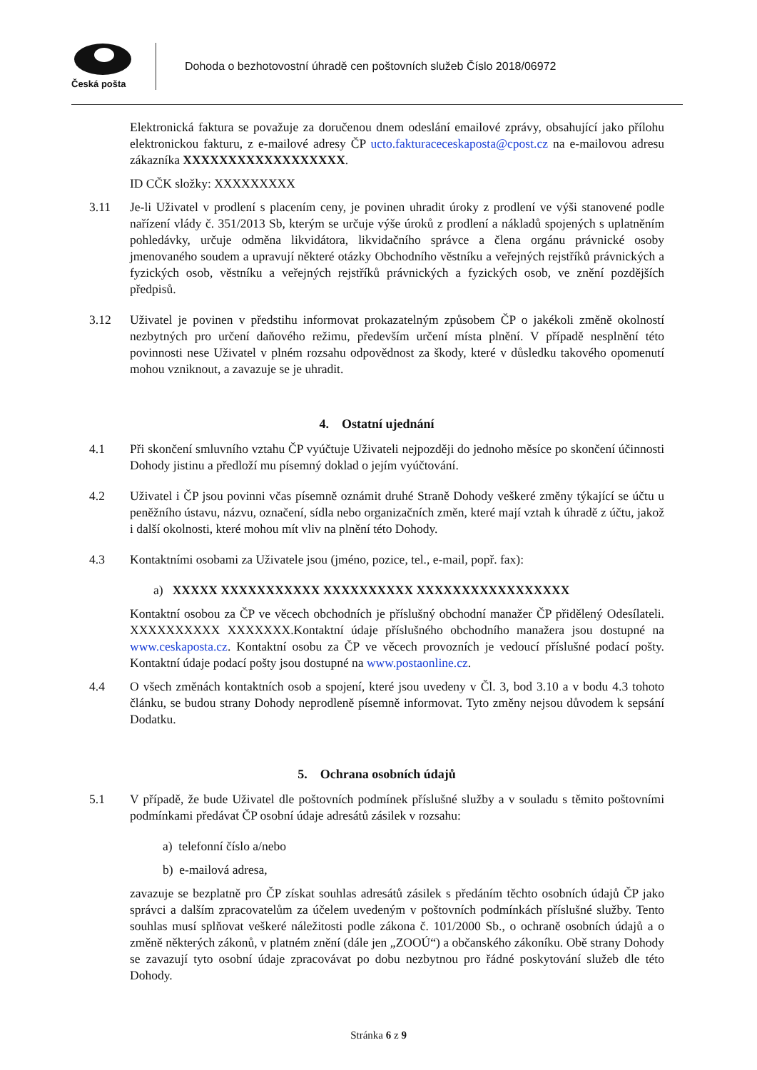Česká pošta
Dohoda o bezhotovostní úhradě cen poštovních služeb Číslo 2018/06972
Elektronická faktura se považuje za doručenou dnem odeslání emailové zprávy, obsahující jako přílohu elektronickou fakturu, z e-mailové adresy ČP ucto.fakturaceceskaposta@cpost.cz na e-mailovou adresu zákazníka XXXXXXXXXXXXXXXXXX.
ID CČK složky: XXXXXXXXX
3.11 Je-li Uživatel v prodlení s placením ceny, je povinen uhradit úroky z prodlení ve výši stanovené podle nařízení vlády č. 351/2013 Sb, kterým se určuje výše úroků z prodlení a nákladů spojených s uplatněním pohledávky, určuje odměna likvidátora, likvidačního správce a člena orgánu právnické osoby jmenovaného soudem a upravují některé otázky Obchodního věstníku a veřejných rejstříků právnických a fyzických osob, věstníku a veřejných rejstříků právnických a fyzických osob, ve znění pozdějších předpisů.
3.12 Uživatel je povinen v předstihu informovat prokazatelným způsobem ČP o jakékoli změně okolností nezbytných pro určení daňového režimu, především určení místa plnění. V případě nesplnění této povinnosti nese Uživatel v plném rozsahu odpovědnost za škody, které v důsledku takového opomenutí mohou vzniknout, a zavazuje se je uhradit.
4. Ostatní ujednání
4.1 Při skončení smluvního vztahu ČP vyúčtuje Uživateli nejpozději do jednoho měsíce po skončení účinnosti Dohody jistinu a předloží mu písemný doklad o jejím vyúčtování.
4.2 Uživatel i ČP jsou povinni včas písemně oznámit druhé Straně Dohody veškeré změny týkající se účtu u peněžního ústavu, názvu, označení, sídla nebo organizačních změn, které mají vztah k úhradě z účtu, jakož i další okolnosti, které mohou mít vliv na plnění této Dohody.
4.3 Kontaktními osobami za Uživatele jsou (jméno, pozice, tel., e-mail, popř. fax):
a) XXXXX XXXXXXXXXXX XXXXXXXXXX XXXXXXXXXXXXXXXXX
Kontaktní osobou za ČP ve věcech obchodních je příslušný obchodní manažer ČP přidělený Odesílateli. XXXXXXXXXX XXXXXXX.Kontaktní údaje příslušného obchodního manažera jsou dostupné na www.ceskaposta.cz. Kontaktní osobu za ČP ve věcech provozních je vedoucí příslušné podací pošty. Kontaktní údaje podací pošty jsou dostupné na www.postaonline.cz.
4.4 O všech změnách kontaktních osob a spojení, které jsou uvedeny v Čl. 3, bod 3.10 a v bodu 4.3 tohoto článku, se budou strany Dohody neprodleně písemně informovat. Tyto změny nejsou důvodem k sepsání Dodatku.
5. Ochrana osobních údajů
5.1 V případě, že bude Uživatel dle poštovních podmínek příslušné služby a v souladu s těmito poštovními podmínkami předávat ČP osobní údaje adresátů zásilek v rozsahu:
a) telefonní číslo a/nebo
b) e-mailová adresa,
zavazuje se bezplatně pro ČP získat souhlas adresátů zásilek s předáním těchto osobních údajů ČP jako správci a dalším zpracovatelům za účelem uvedeným v poštovních podmínkách příslušné služby. Tento souhlas musí splňovat veškeré náležitosti podle zákona č. 101/2000 Sb., o ochraně osobních údajů a o změně některých zákonů, v platném znění (dále jen „ZOOÚ“) a občanského zákoníku. Obě strany Dohody se zavazují tyto osobní údaje zpracovávat po dobu nezbytnou pro řádné poskytování služeb dle této Dohody.
Stránka 6 z 9